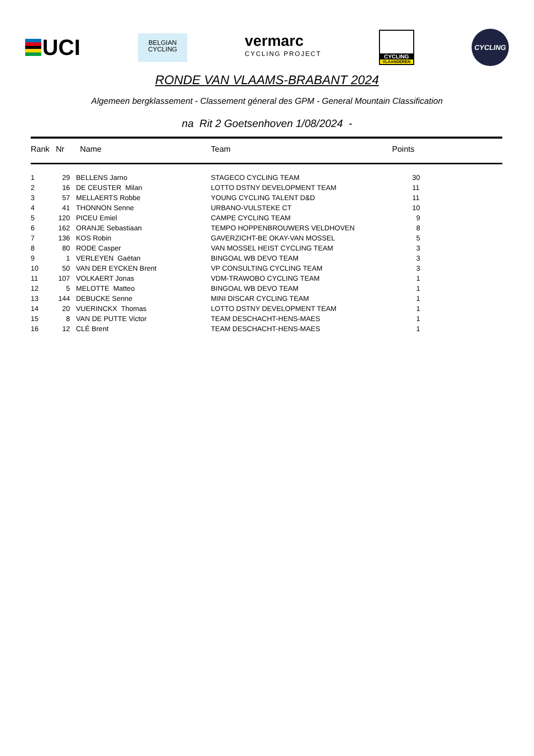UCI
BELGIAN
CYCLING
vermarc
CYCLING PROJECT
CYCLING
VLAANDEREN
CYCLING
RONDE VAN VLAAMS-BRABANT 2024
Algemeen bergklassement - Classement géneral des GPM - General Mountain Classification
na Rit 2 Goetsenhoven 1/08/2024 -
| Rank | Nr | Name | Team | Points |
| --- | --- | --- | --- | --- |
| 1 | 29 | BELLENS Jarno | STAGECO CYCLING TEAM | 30 |
| 2 | 16 | DE CEUSTER Milan | LOTTO DSTNY DEVELOPMENT TEAM | 11 |
| 3 | 57 | MELLAERTS Robbe | YOUNG CYCLING TALENT D&D | 11 |
| 4 | 41 | THONNON Senne | URBANO-VULSTEKE CT | 10 |
| 5 | 120 | PICEU Emiel | CAMPE CYCLING TEAM | 9 |
| 6 | 162 | ORANJE Sebastiaan | TEMPO HOPPENBROUWERS VELDHOVEN | 8 |
| 7 | 136 | KOS Robin | GAVERZICHT-BE OKAY-VAN MOSSEL | 5 |
| 8 | 80 | RODE Casper | VAN MOSSEL HEIST CYCLING TEAM | 3 |
| 9 | 1 | VERLEYEN Gaëtan | BINGOAL WB DEVO TEAM | 3 |
| 10 | 50 | VAN DER EYCKEN Brent | VP CONSULTING CYCLING TEAM | 3 |
| 11 | 107 | VOLKAERT Jonas | VDM-TRAWOBO CYCLING TEAM | 1 |
| 12 | 5 | MELOTTE Matteo | BINGOAL WB DEVO TEAM | 1 |
| 13 | 144 | DEBUCKE Senne | MINI DISCAR CYCLING TEAM | 1 |
| 14 | 20 | VUERINCKX Thomas | LOTTO DSTNY DEVELOPMENT TEAM | 1 |
| 15 | 8 | VAN DE PUTTE Victor | TEAM DESCHACHT-HENS-MAES | 1 |
| 16 | 12 | CLÉ Brent | TEAM DESCHACHT-HENS-MAES | 1 |